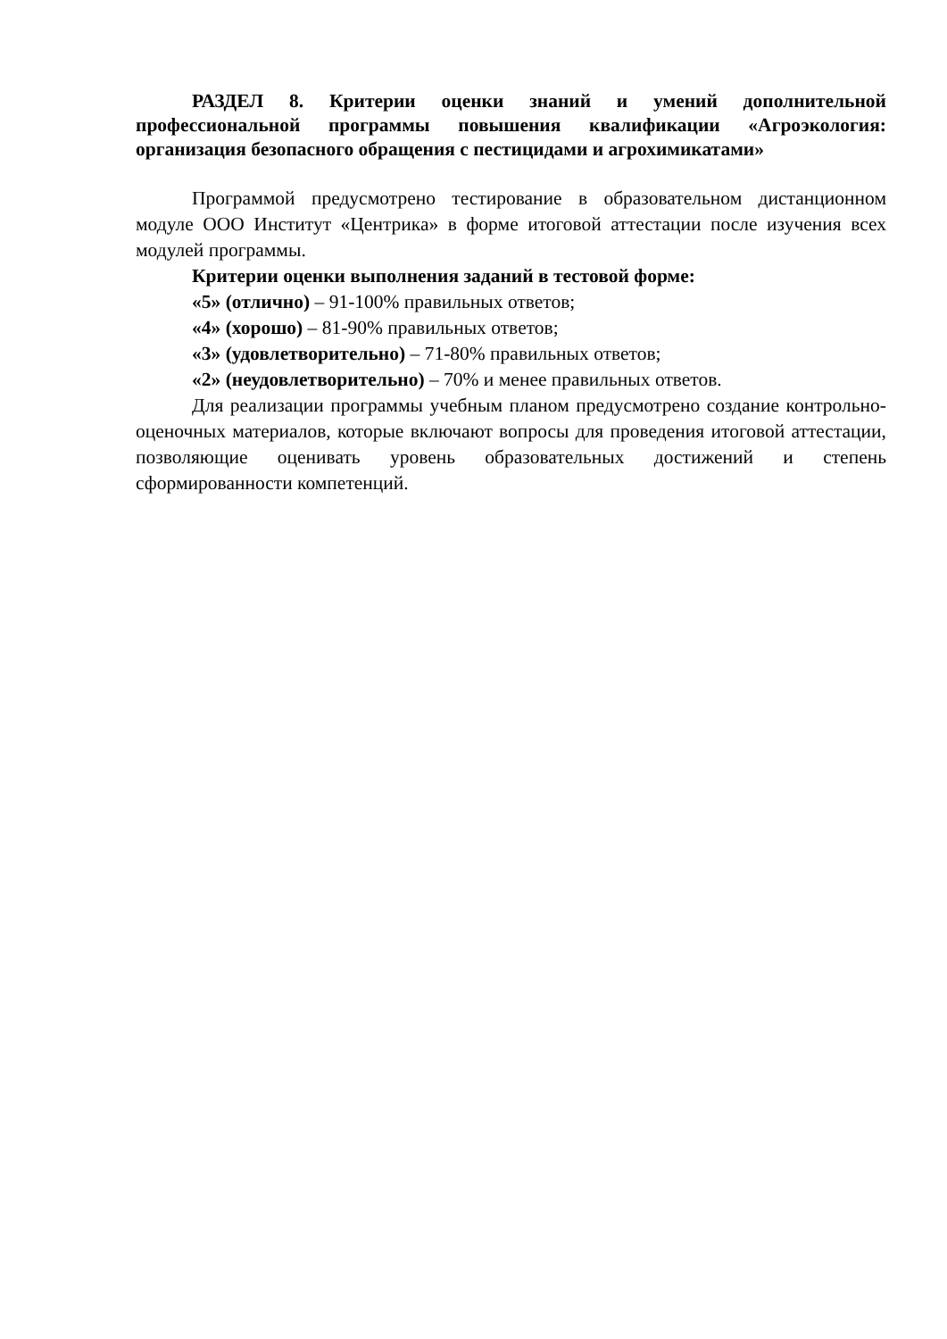РАЗДЕЛ 8. Критерии оценки знаний и умений дополнительной профессиональной программы повышения квалификации «Агроэкология: организация безопасного обращения с пестицидами и агрохимикатами»
Программой предусмотрено тестирование в образовательном дистанционном модуле ООО Институт «Центрика» в форме итоговой аттестации после изучения всех модулей программы.
Критерии оценки выполнения заданий в тестовой форме:
«5» (отлично) – 91-100% правильных ответов;
«4» (хорошо) – 81-90% правильных ответов;
«3» (удовлетворительно) – 71-80% правильных ответов;
«2» (неудовлетворительно) – 70% и менее правильных ответов.
Для реализации программы учебным планом предусмотрено создание контрольно-оценочных материалов, которые включают вопросы для проведения итоговой аттестации, позволяющие оценивать уровень образовательных достижений и степень сформированности компетенций.